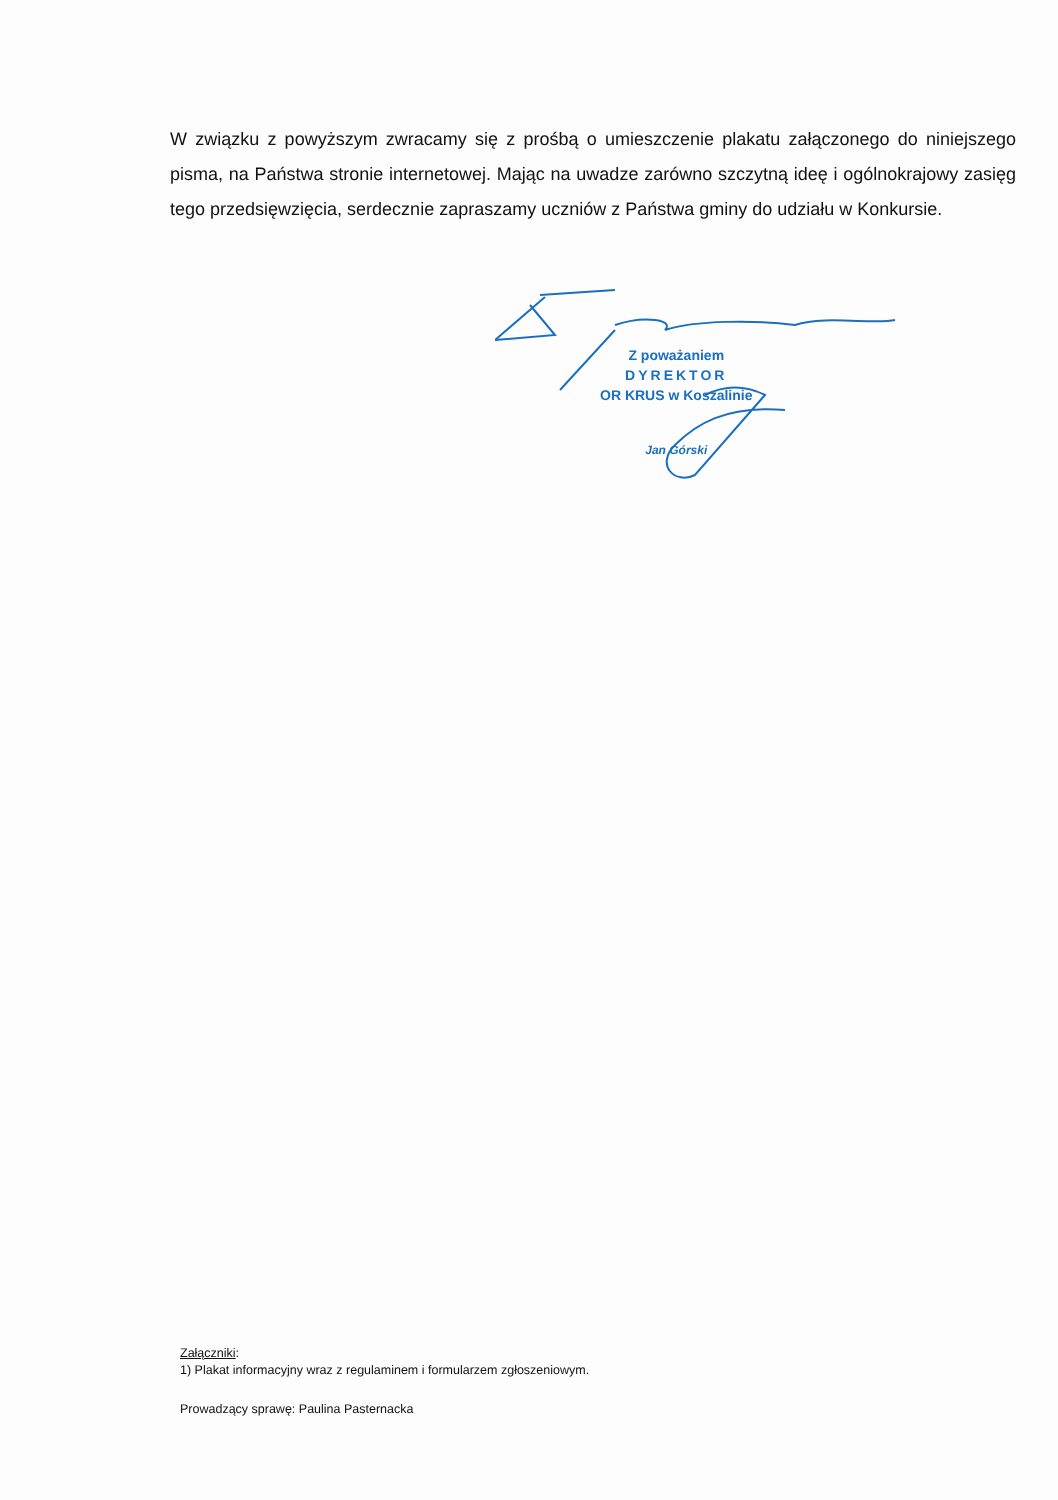W związku z powyższym zwracamy się z prośbą o umieszczenie plakatu załączonego do niniejszego pisma, na Państwa stronie internetowej. Mając na uwadze zarówno szczytną ideę i ogólnokrajowy zasięg tego przedsięwzięcia, serdecznie zapraszamy uczniów z Państwa gminy do udziału w Konkursie.
Z poważaniem
DYREKTOR
OR KRUS w Koszalinie
Jan Górski
Załączniki:
1) Plakat informacyjny wraz z regulaminem i formularzem zgłoszeniowym.
Prowadzący sprawę: Paulina Pasternacka